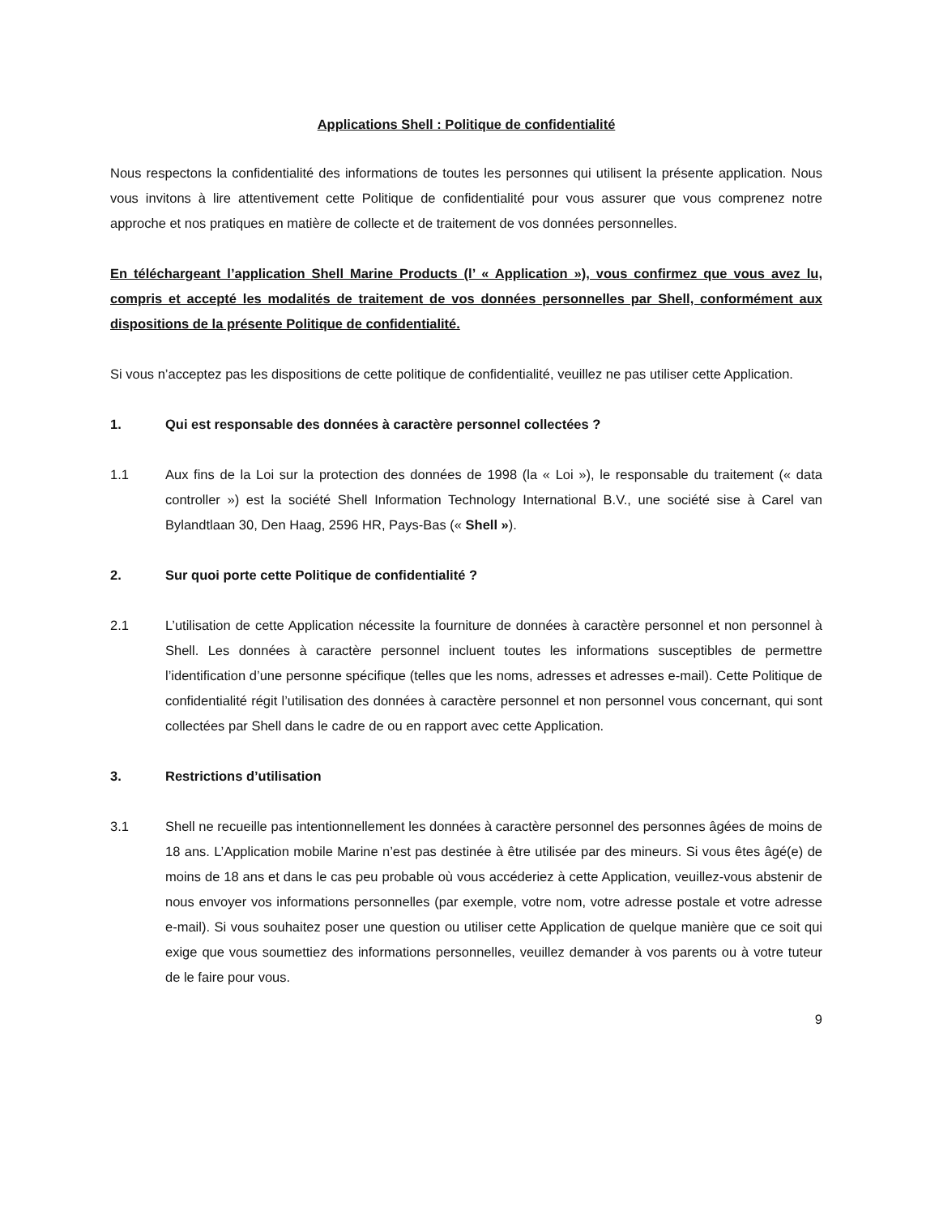Applications Shell : Politique de confidentialité
Nous respectons la confidentialité des informations de toutes les personnes qui utilisent la présente application. Nous vous invitons à lire attentivement cette Politique de confidentialité pour vous assurer que vous comprenez notre approche et nos pratiques en matière de collecte et de traitement de vos données personnelles.
En téléchargeant l’application Shell Marine Products (l’ « Application »), vous confirmez que vous avez lu, compris et accepté les modalités de traitement de vos données personnelles par Shell, conformément aux dispositions de la présente Politique de confidentialité.
Si vous n’acceptez pas les dispositions de cette politique de confidentialité, veuillez ne pas utiliser cette Application.
1. Qui est responsable des données à caractère personnel collectées ?
1.1 Aux fins de la Loi sur la protection des données de 1998 (la « Loi »), le responsable du traitement (« data controller ») est la société Shell Information Technology International B.V., une société sise à Carel van Bylandtlaan 30, Den Haag, 2596 HR, Pays-Bas (« Shell »).
2. Sur quoi porte cette Politique de confidentialité ?
2.1 L’utilisation de cette Application nécessite la fourniture de données à caractère personnel et non personnel à Shell. Les données à caractère personnel incluent toutes les informations susceptibles de permettre l’identification d’une personne spécifique (telles que les noms, adresses et adresses e-mail). Cette Politique de confidentialité régit l’utilisation des données à caractère personnel et non personnel vous concernant, qui sont collectées par Shell dans le cadre de ou en rapport avec cette Application.
3. Restrictions d’utilisation
3.1 Shell ne recueille pas intentionnellement les données à caractère personnel des personnes âgées de moins de 18 ans. L’Application mobile Marine n’est pas destinée à être utilisée par des mineurs. Si vous êtes âgé(e) de moins de 18 ans et dans le cas peu probable où vous accéderiez à cette Application, veuillez-vous abstenir de nous envoyer vos informations personnelles (par exemple, votre nom, votre adresse postale et votre adresse e-mail). Si vous souhaitez poser une question ou utiliser cette Application de quelque manière que ce soit qui exige que vous soumettiez des informations personnelles, veuillez demander à vos parents ou à votre tuteur de le faire pour vous.
9